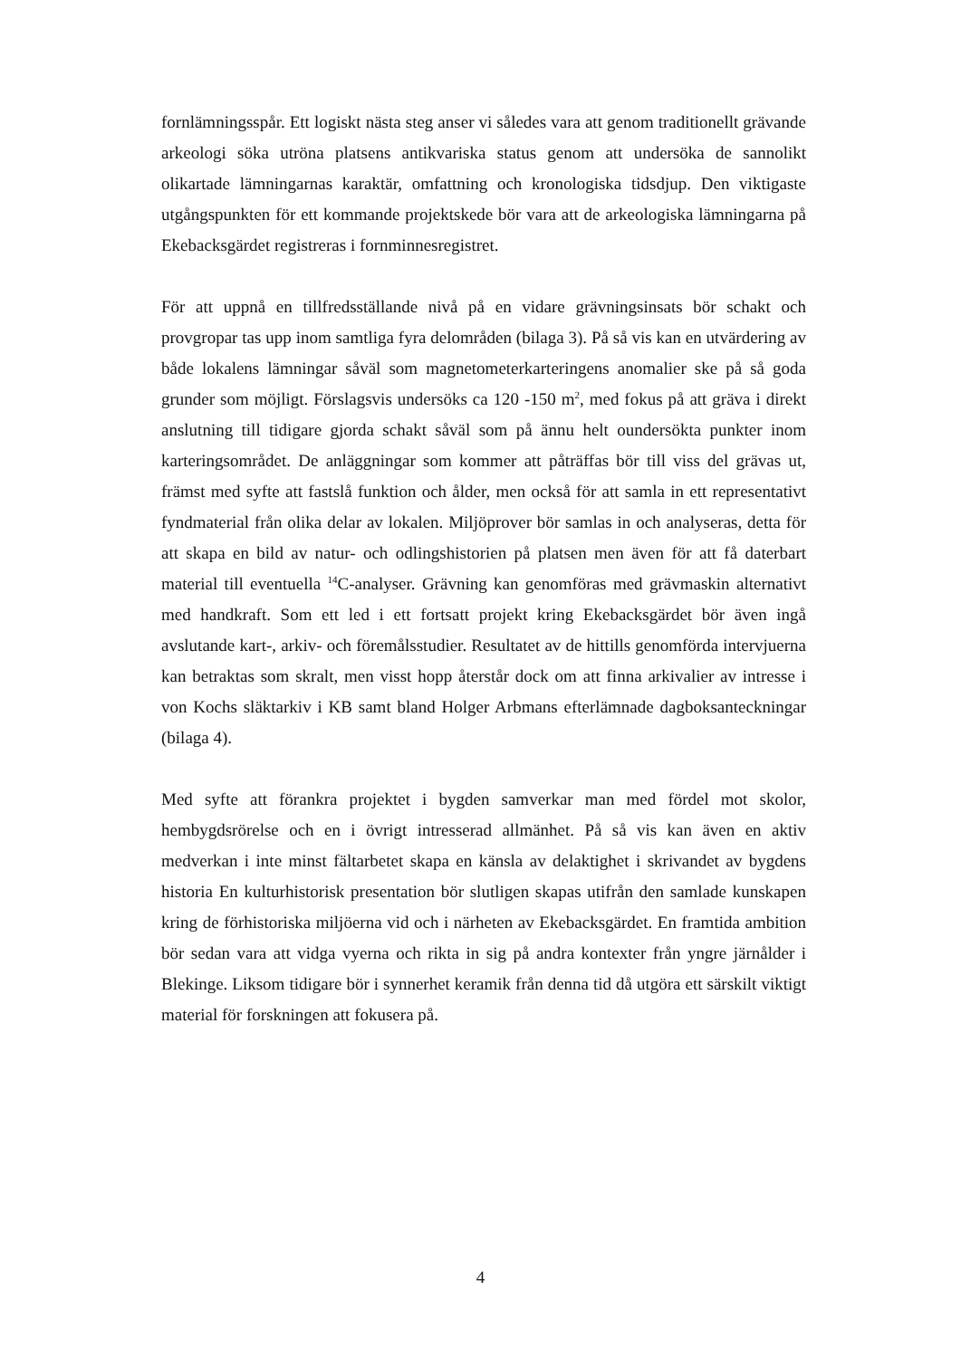fornlämningsspår. Ett logiskt nästa steg anser vi således vara att genom traditionellt grävande arkeologi söka utröna platsens antikvariska status genom att undersöka de sannolikt olikartade lämningarnas karaktär, omfattning och kronologiska tidsdjup. Den viktigaste utgångspunkten för ett kommande projektskede bör vara att de arkeologiska lämningarna på Ekebacksgärdet registreras i fornminnesregistret.
För att uppnå en tillfredsställande nivå på en vidare grävningsinsats bör schakt och provgropar tas upp inom samtliga fyra delområden (bilaga 3). På så vis kan en utvärdering av både lokalens lämningar såväl som magnetometerkarteringens anomalier ske på så goda grunder som möjligt. Förslagsvis undersöks ca 120 -150 m<sup>2</sup>, med fokus på att gräva i direkt anslutning till tidigare gjorda schakt såväl som på ännu helt oundersökta punkter inom karteringsområdet. De anläggningar som kommer att påträffas bör till viss del grävas ut, främst med syfte att fastslå funktion och ålder, men också för att samla in ett representativt fyndmaterial från olika delar av lokalen. Miljöprover bör samlas in och analyseras, detta för att skapa en bild av natur- och odlingshistorien på platsen men även för att få daterbart material till eventuella <sup>14</sup>C-analyser. Grävning kan genomföras med grävmaskin alternativt med handkraft. Som ett led i ett fortsatt projekt kring Ekebacksgärdet bör även ingå avslutande kart-, arkiv- och föremålsstudier. Resultatet av de hittills genomförda intervjuerna kan betraktas som skralt, men visst hopp återstår dock om att finna arkivalier av intresse i von Kochs släktarkiv i KB samt bland Holger Arbmans efterlämnade dagboksanteckningar (bilaga 4).
Med syfte att förankra projektet i bygden samverkar man med fördel mot skolor, hembygdsrörelse och en i övrigt intresserad allmänhet. På så vis kan även en aktiv medverkan i inte minst fältarbetet skapa en känsla av delaktighet i skrivandet av bygdens historia En kulturhistorisk presentation bör slutligen skapas utifrån den samlade kunskapen kring de förhistoriska miljöerna vid och i närheten av Ekebacksgärdet. En framtida ambition bör sedan vara att vidga vyerna och rikta in sig på andra kontexter från yngre järnålder i Blekinge. Liksom tidigare bör i synnerhet keramik från denna tid då utgöra ett särskilt viktigt material för forskningen att fokusera på.
4